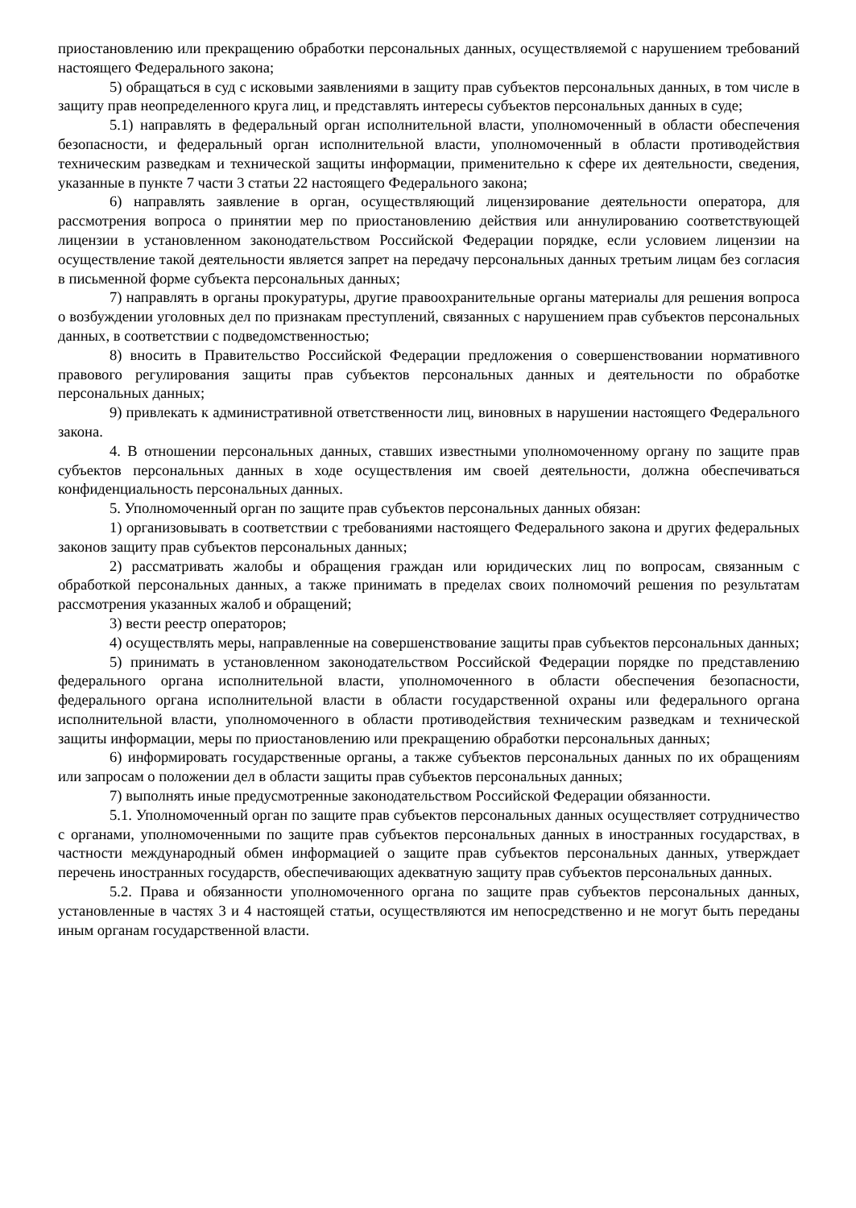приостановлению или прекращению обработки персональных данных, осуществляемой с нарушением требований настоящего Федерального закона;
5) обращаться в суд с исковыми заявлениями в защиту прав субъектов персональных данных, в том числе в защиту прав неопределенного круга лиц, и представлять интересы субъектов персональных данных в суде;
5.1) направлять в федеральный орган исполнительной власти, уполномоченный в области обеспечения безопасности, и федеральный орган исполнительной власти, уполномоченный в области противодействия техническим разведкам и технической защиты информации, применительно к сфере их деятельности, сведения, указанные в пункте 7 части 3 статьи 22 настоящего Федерального закона;
6) направлять заявление в орган, осуществляющий лицензирование деятельности оператора, для рассмотрения вопроса о принятии мер по приостановлению действия или аннулированию соответствующей лицензии в установленном законодательством Российской Федерации порядке, если условием лицензии на осуществление такой деятельности является запрет на передачу персональных данных третьим лицам без согласия в письменной форме субъекта персональных данных;
7) направлять в органы прокуратуры, другие правоохранительные органы материалы для решения вопроса о возбуждении уголовных дел по признакам преступлений, связанных с нарушением прав субъектов персональных данных, в соответствии с подведомственностью;
8) вносить в Правительство Российской Федерации предложения о совершенствовании нормативного правового регулирования защиты прав субъектов персональных данных и деятельности по обработке персональных данных;
9) привлекать к административной ответственности лиц, виновных в нарушении настоящего Федерального закона.
4. В отношении персональных данных, ставших известными уполномоченному органу по защите прав субъектов персональных данных в ходе осуществления им своей деятельности, должна обеспечиваться конфиденциальность персональных данных.
5. Уполномоченный орган по защите прав субъектов персональных данных обязан:
1) организовывать в соответствии с требованиями настоящего Федерального закона и других федеральных законов защиту прав субъектов персональных данных;
2) рассматривать жалобы и обращения граждан или юридических лиц по вопросам, связанным с обработкой персональных данных, а также принимать в пределах своих полномочий решения по результатам рассмотрения указанных жалоб и обращений;
3) вести реестр операторов;
4) осуществлять меры, направленные на совершенствование защиты прав субъектов персональных данных;
5) принимать в установленном законодательством Российской Федерации порядке по представлению федерального органа исполнительной власти, уполномоченного в области обеспечения безопасности, федерального органа исполнительной власти в области государственной охраны или федерального органа исполнительной власти, уполномоченного в области противодействия техническим разведкам и технической защиты информации, меры по приостановлению или прекращению обработки персональных данных;
6) информировать государственные органы, а также субъектов персональных данных по их обращениям или запросам о положении дел в области защиты прав субъектов персональных данных;
7) выполнять иные предусмотренные законодательством Российской Федерации обязанности.
5.1. Уполномоченный орган по защите прав субъектов персональных данных осуществляет сотрудничество с органами, уполномоченными по защите прав субъектов персональных данных в иностранных государствах, в частности международный обмен информацией о защите прав субъектов персональных данных, утверждает перечень иностранных государств, обеспечивающих адекватную защиту прав субъектов персональных данных.
5.2. Права и обязанности уполномоченного органа по защите прав субъектов персональных данных, установленные в частях 3 и 4 настоящей статьи, осуществляются им непосредственно и не могут быть переданы иным органам государственной власти.